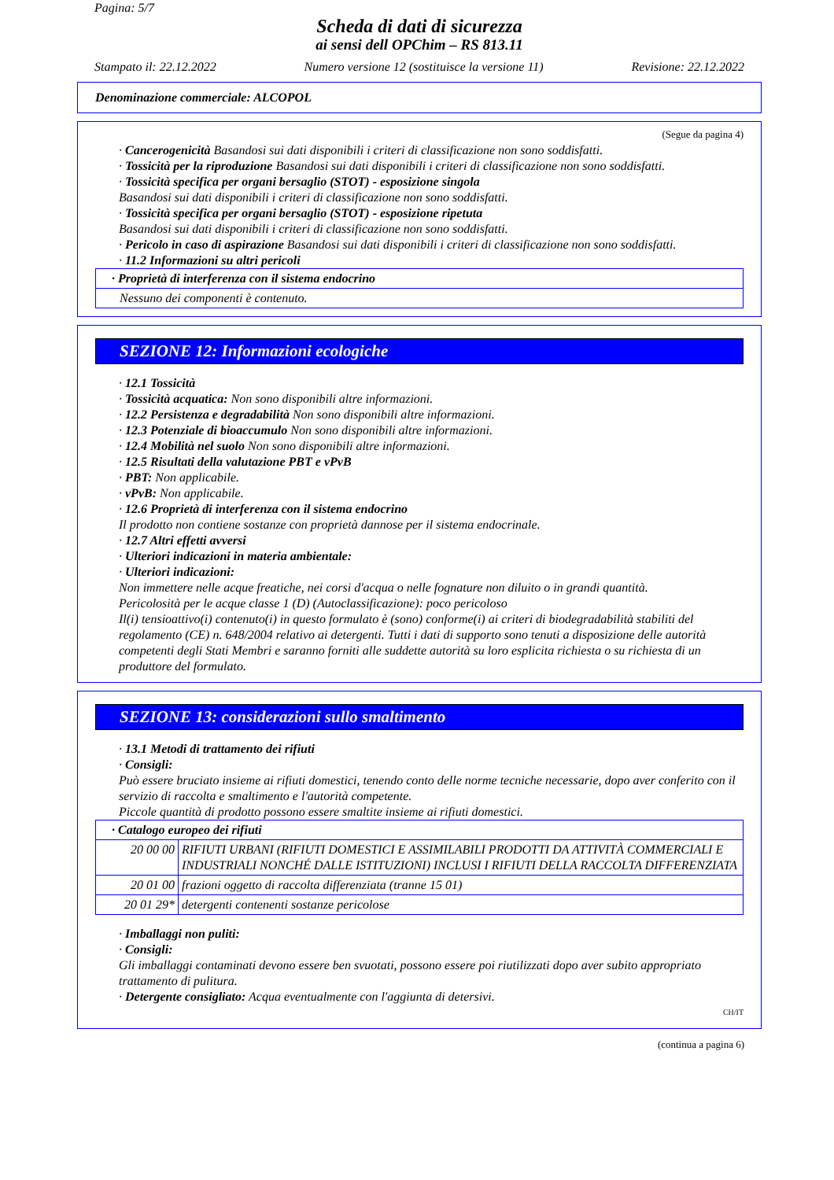Pagina: 5/7
Scheda di dati di sicurezza
ai sensi dell OPChim – RS 813.11
Stampato il: 22.12.2022 Numero versione 12 (sostituisce la versione 11) Revisione: 22.12.2022
Denominazione commerciale: ALCOPOL
(Segue da pagina 4)
· Cancerogenicità Basandosi sui dati disponibili i criteri di classificazione non sono soddisfatti.
· Tossicità per la riproduzione Basandosi sui dati disponibili i criteri di classificazione non sono soddisfatti.
· Tossicità specifica per organi bersaglio (STOT) - esposizione singola
Basandosi sui dati disponibili i criteri di classificazione non sono soddisfatti.
· Tossicità specifica per organi bersaglio (STOT) - esposizione ripetuta
Basandosi sui dati disponibili i criteri di classificazione non sono soddisfatti.
· Pericolo in caso di aspirazione Basandosi sui dati disponibili i criteri di classificazione non sono soddisfatti.
· 11.2 Informazioni su altri pericoli
| · Proprietà di interferenza con il sistema endocrino |
| Nessuno dei componenti è contenuto. |
SEZIONE 12: Informazioni ecologiche
· 12.1 Tossicità
· Tossicità acquatica: Non sono disponibili altre informazioni.
· 12.2 Persistenza e degradabilità Non sono disponibili altre informazioni.
· 12.3 Potenziale di bioaccumulo Non sono disponibili altre informazioni.
· 12.4 Mobilità nel suolo Non sono disponibili altre informazioni.
· 12.5 Risultati della valutazione PBT e vPvB
· PBT: Non applicabile.
· vPvB: Non applicabile.
· 12.6 Proprietà di interferenza con il sistema endocrino
Il prodotto non contiene sostanze con proprietà dannose per il sistema endocrinale.
· 12.7 Altri effetti avversi
· Ulteriori indicazioni in materia ambientale:
· Ulteriori indicazioni:
Non immettere nelle acque freatiche, nei corsi d'acqua o nelle fognature non diluito o in grandi quantità.
Pericolosità per le acque classe 1 (D) (Autoclassificazione): poco pericoloso
Il(i) tensioattivo(i) contenuto(i) in questo formulato è (sono) conforme(i) ai criteri di biodegradabilità stabiliti del regolamento (CE) n. 648/2004 relativo ai detergenti. Tutti i dati di supporto sono tenuti a disposizione delle autorità competenti degli Stati Membri e saranno forniti alle suddette autorità su loro esplicita richiesta o su richiesta di un produttore del formulato.
SEZIONE 13: considerazioni sullo smaltimento
· 13.1 Metodi di trattamento dei rifiuti
· Consigli:
Può essere bruciato insieme ai rifiuti domestici, tenendo conto delle norme tecniche necessarie, dopo aver conferito con il servizio di raccolta e smaltimento e l'autorità competente.
Piccole quantità di prodotto possono essere smaltite insieme ai rifiuti domestici.
| · Catalogo europeo dei rifiuti | |
| 20 00 00 | RIFIUTI URBANI (RIFIUTI DOMESTICI E ASSIMILABILI PRODOTTI DA ATTIVITÀ COMMERCIALI E INDUSTRIALI NONCHÉ DALLE ISTITUZIONI) INCLUSI I RIFIUTI DELLA RACCOLTA DIFFERENZIATA |
| 20 01 00 | frazioni oggetto di raccolta differenziata (tranne 15 01) |
| 20 01 29* | detergenti contenenti sostanze pericolose |
· Imballaggi non puliti:
· Consigli:
Gli imballaggi contaminati devono essere ben svuotati, possono essere poi riutilizzati dopo aver subito appropriato trattamento di pulitura.
· Detergente consigliato: Acqua eventualmente con l'aggiunta di detersivi.
CH/IT
(continua a pagina 6)